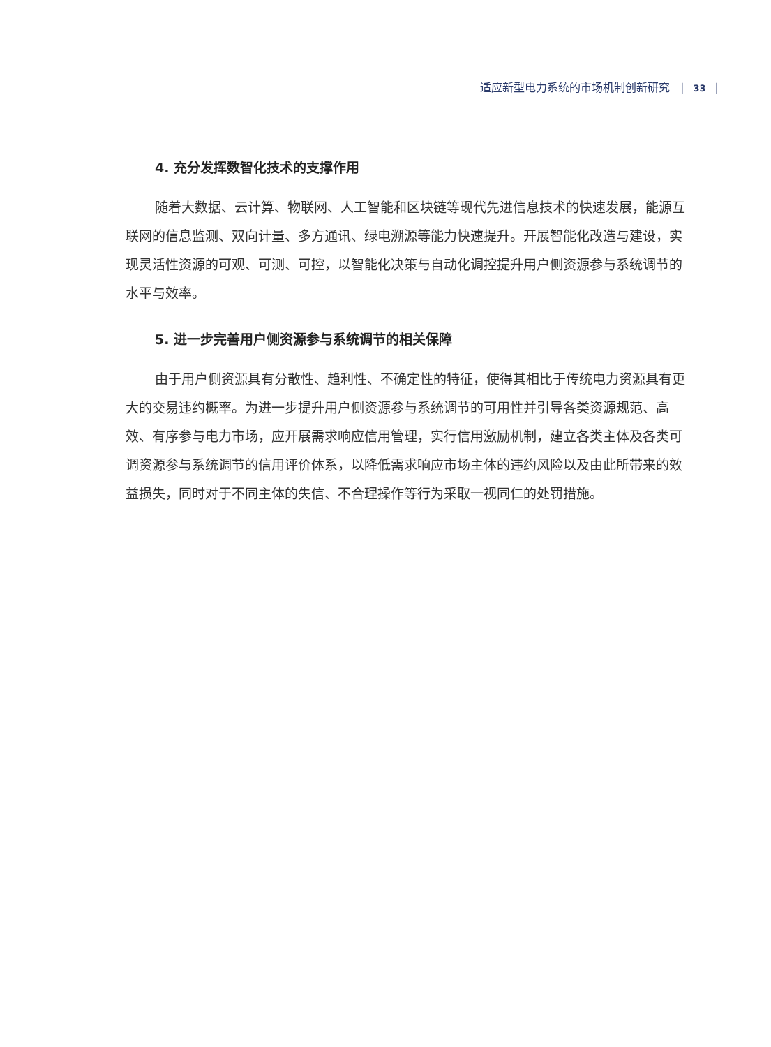适应新型电力系统的市场机制创新研究 | 33 |
4. 充分发挥数智化技术的支撑作用
随着大数据、云计算、物联网、人工智能和区块链等现代先进信息技术的快速发展，能源互联网的信息监测、双向计量、多方通讯、绿电溯源等能力快速提升。开展智能化改造与建设，实现灵活性资源的可观、可测、可控，以智能化决策与自动化调控提升用户侧资源参与系统调节的水平与效率。
5. 进一步完善用户侧资源参与系统调节的相关保障
由于用户侧资源具有分散性、趋利性、不确定性的特征，使得其相比于传统电力资源具有更大的交易违约概率。为进一步提升用户侧资源参与系统调节的可用性并引导各类资源规范、高效、有序参与电力市场，应开展需求响应信用管理，实行信用激励机制，建立各类主体及各类可调资源参与系统调节的信用评价体系，以降低需求响应市场主体的违约风险以及由此所带来的效益损失，同时对于不同主体的失信、不合理操作等行为采取一视同仁的处罚措施。